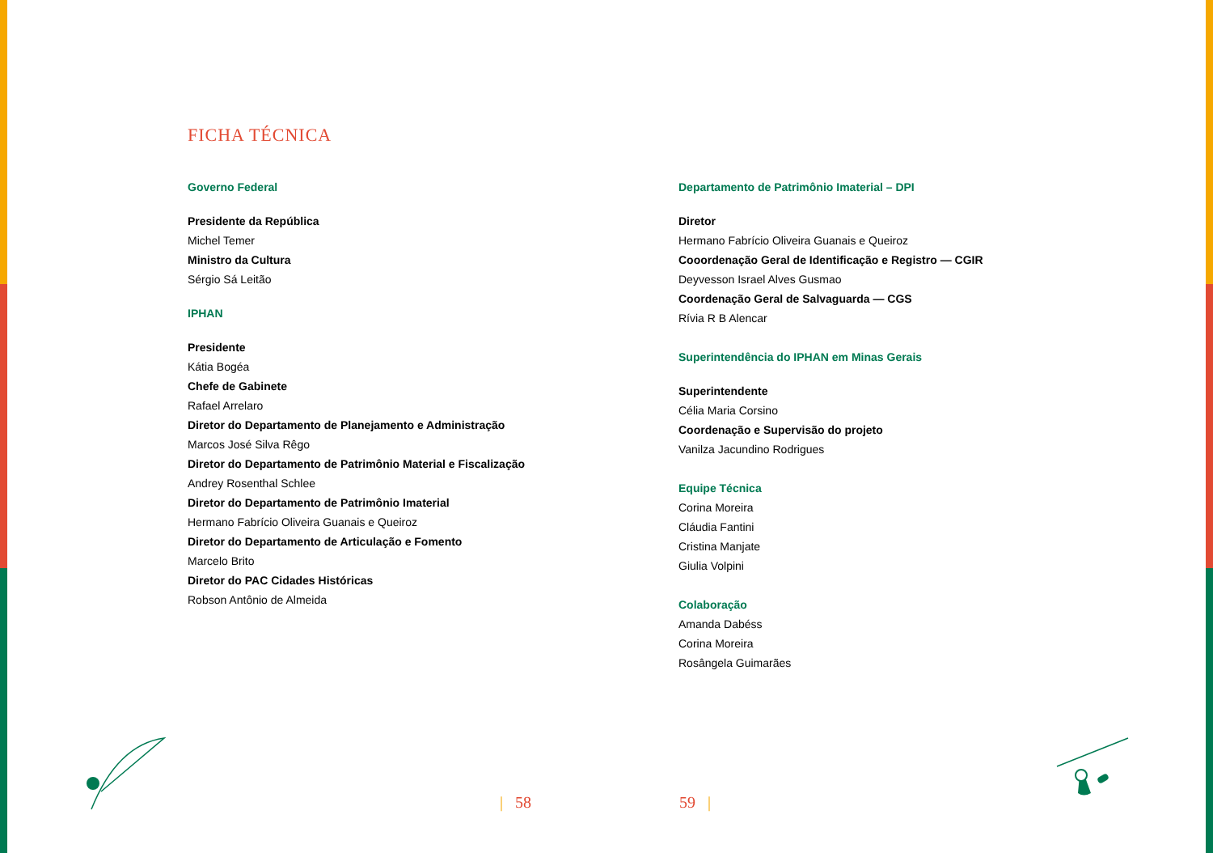FICHA TÉCNICA
Governo Federal
Presidente da República
Michel Temer
Ministro da Cultura
Sérgio Sá Leitão
IPHAN
Presidente
Kátia Bogéa
Chefe de Gabinete
Rafael Arrelaro
Diretor do Departamento de Planejamento e Administração
Marcos José Silva Rêgo
Diretor do Departamento de Patrimônio Material e Fiscalização
Andrey Rosenthal Schlee
Diretor do Departamento de Patrimônio Imaterial
Hermano Fabrício Oliveira Guanais e Queiroz
Diretor do Departamento de Articulação e Fomento
Marcelo Brito
Diretor do PAC Cidades Históricas
Robson Antônio de Almeida
Departamento de Patrimônio Imaterial – DPI
Diretor
Hermano Fabrício Oliveira Guanais e Queiroz
Cooordenação Geral de Identificação e Registro — CGIR
Deyvesson Israel Alves Gusmao
Coordenação Geral de Salvaguarda — CGS
Rívia R B Alencar
Superintendência do IPHAN em Minas Gerais
Superintendente
Célia Maria Corsino
Coordenação e Supervisão do projeto
Vanilza Jacundino Rodrigues
Equipe Técnica
Corina Moreira
Cláudia Fantini
Cristina Manjate
Giulia Volpini
Colaboração
Amanda Dabéss
Corina Moreira
Rosângela Guimarães
| 58 59 |